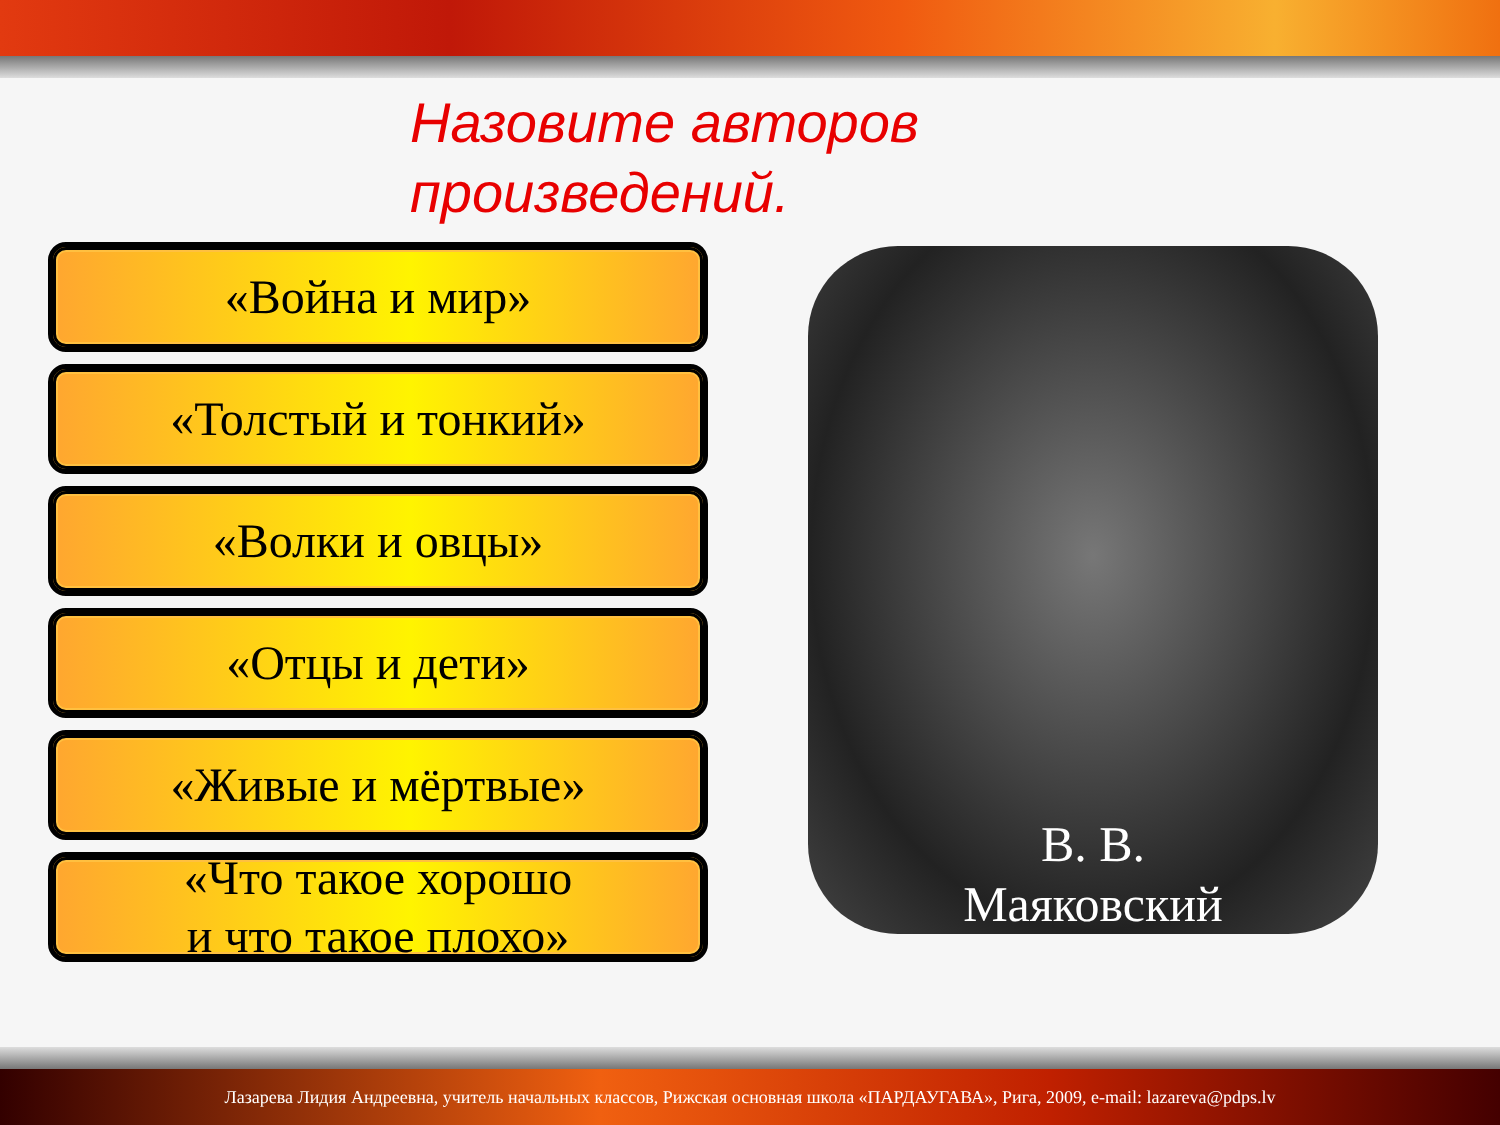Назовите авторов
произведений.
«Война и мир»
«Толстый и тонкий»
«Волки и овцы»
«Отцы и дети»
«Живые и мёртвые»
«Что такое хорошо
и что такое плохо»
В. В.
Маяковский
Лазарева Лидия Андреевна, учитель начальных классов, Рижская основная школа «ПАРДАУГАВА», Рига, 2009, e-mail: lazareva@pdps.lv